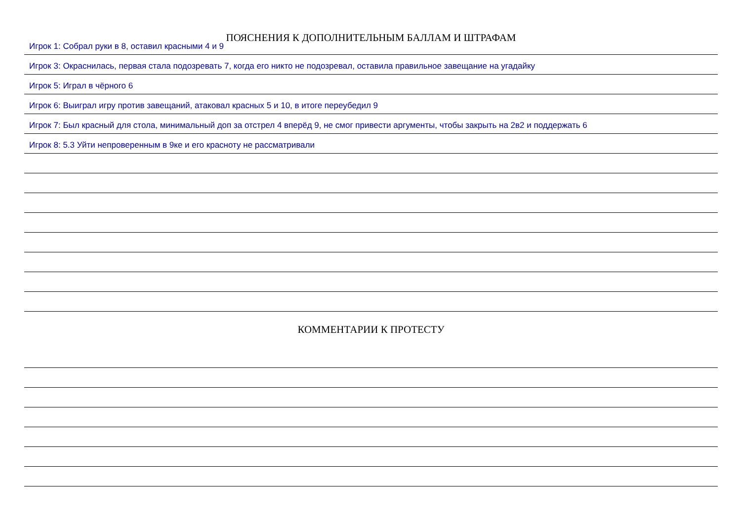ПОЯСНЕНИЯ К ДОПОЛНИТЕЛЬНЫМ БАЛЛАМ И ШТРАФАМ
Игрок 1: Собрал руки в 8, оставил красными 4 и 9
Игрок 3: Окраснилась, первая стала подозревать 7, когда его никто не подозревал, оставила правильное завещание на угадайку
Игрок 5: Играл в чёрного 6
Игрок 6: Выиграл игру против завещаний, атаковал красных 5 и 10, в итоге переубедил 9
Игрок 7: Был красный для стола, минимальный доп за отстрел 4 вперёд 9, не смог привести аргументы, чтобы закрыть на 2в2 и поддержать 6
Игрок 8: 5.3 Уйти непроверенным в 9ке и его красноту не рассматривали
КОММЕНТАРИИ К ПРОТЕСТУ